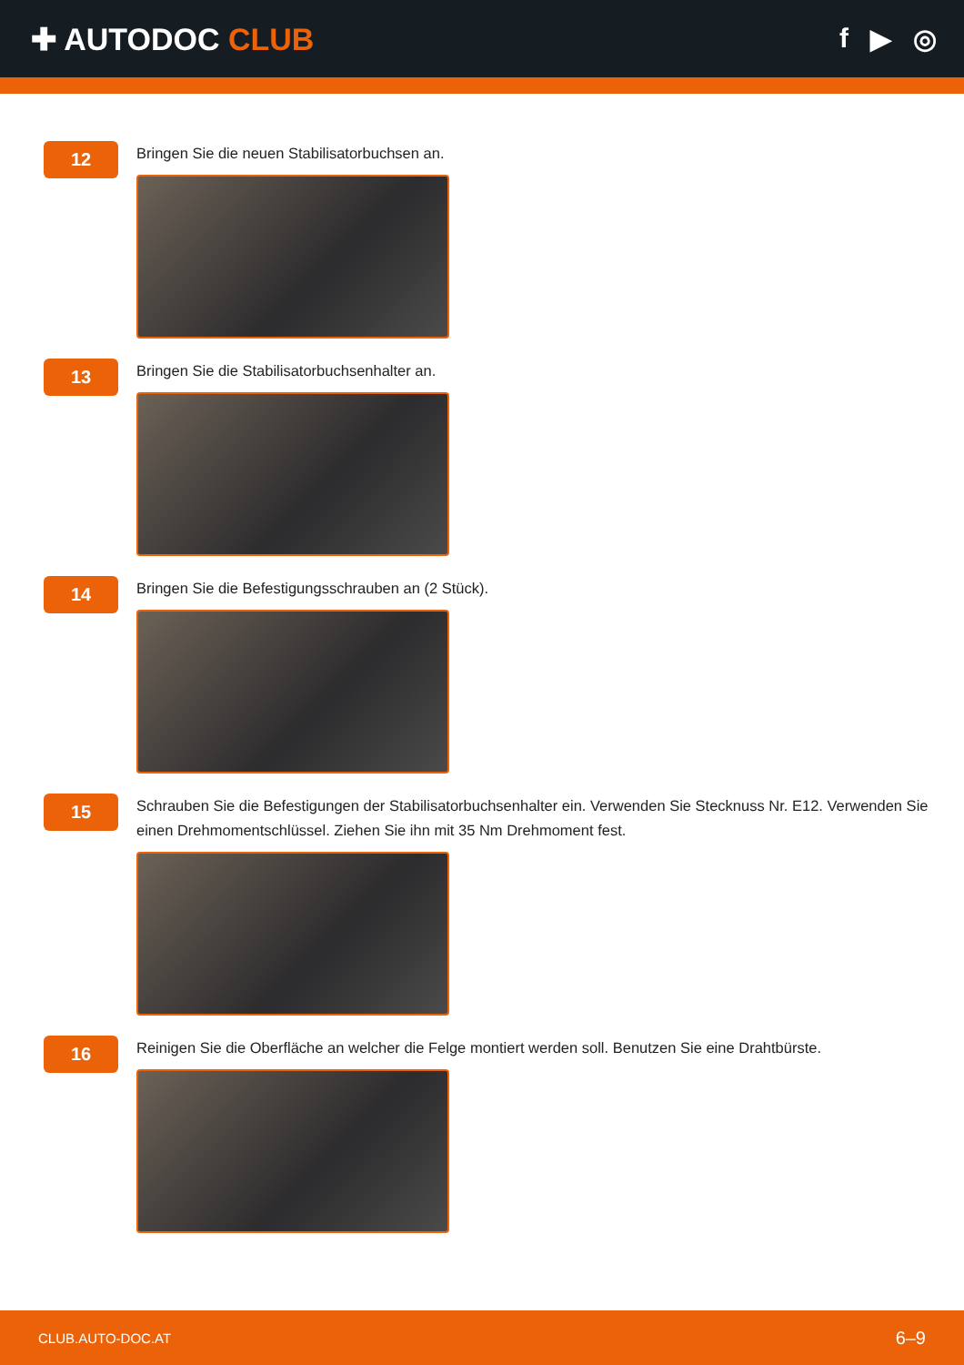✚ AUTODOC CLUB f ▶ ◎
12
Bringen Sie die neuen Stabilisatorbuchsen an.
13
Bringen Sie die Stabilisatorbuchsenhalter an.
14
Bringen Sie die Befestigungsschrauben an (2 Stück).
15
Schrauben Sie die Befestigungen der Stabilisatorbuchsenhalter ein. Verwenden Sie Stecknuss Nr. E12. Verwenden Sie einen Drehmomentschlüssel. Ziehen Sie ihn mit 35 Nm Drehmoment fest.
16
Reinigen Sie die Oberfläche an welcher die Felge montiert werden soll. Benutzen Sie eine Drahtbürste.
CLUB.AUTO-DOC.AT 6–9